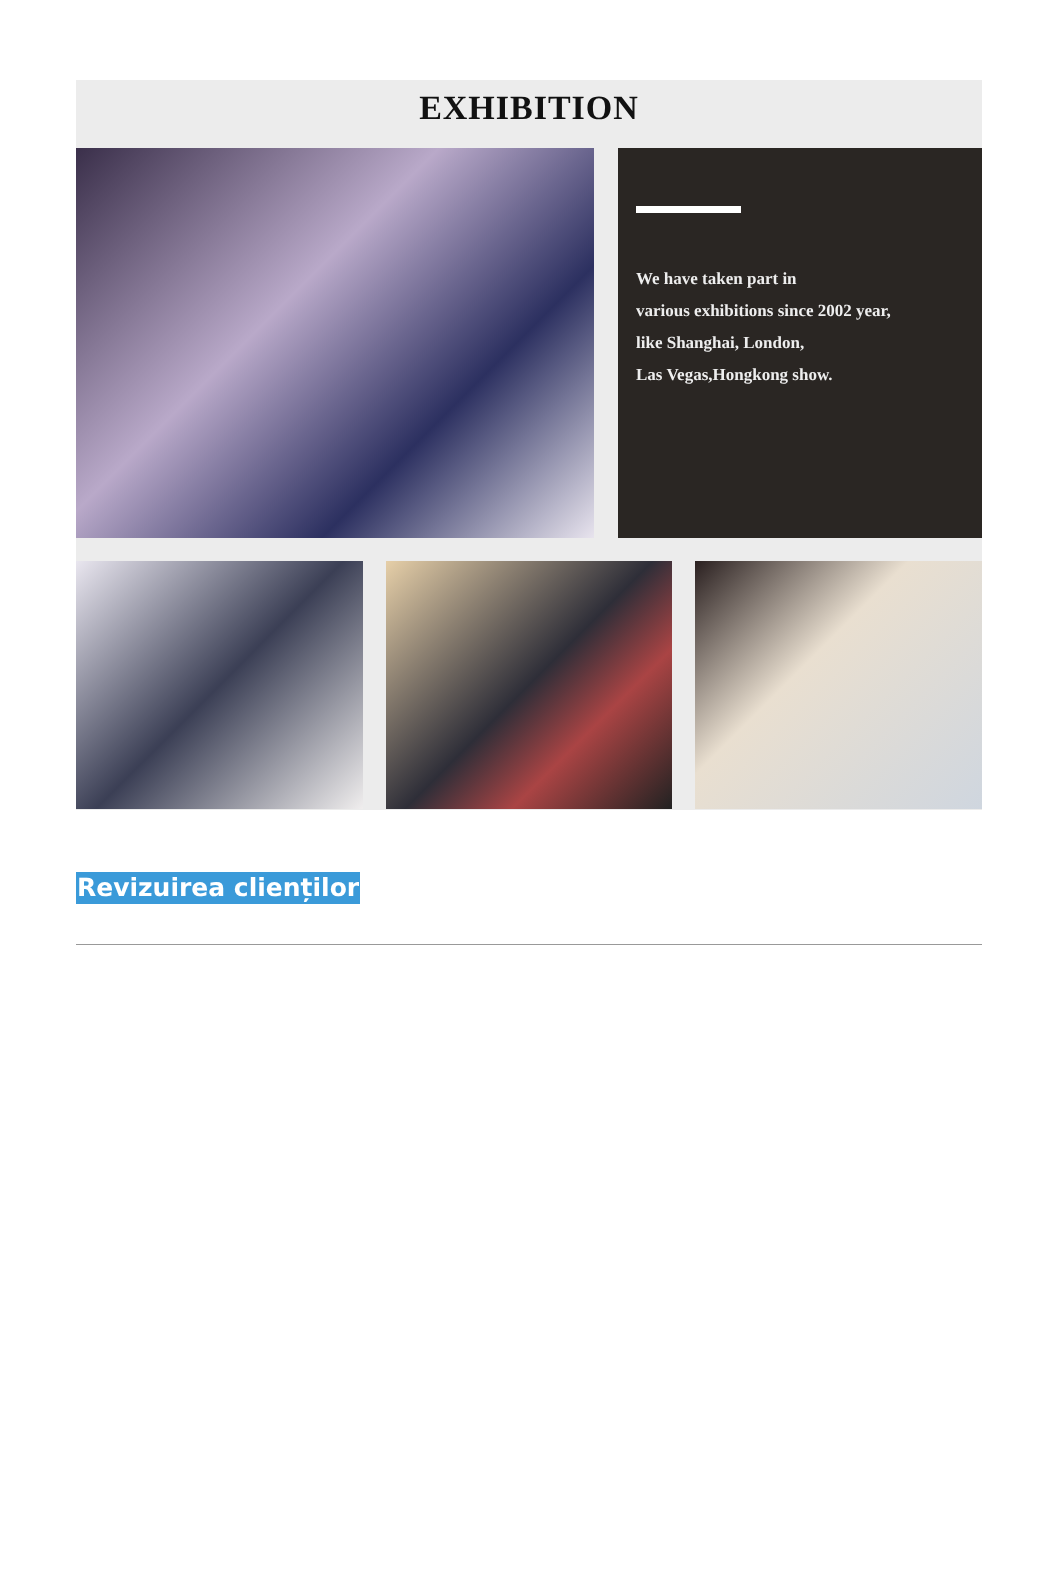EXHIBITION
We have taken part in
various exhibitions since 2002 year,
like Shanghai, London,
Las Vegas,Hongkong show.
Revizuirea clienților